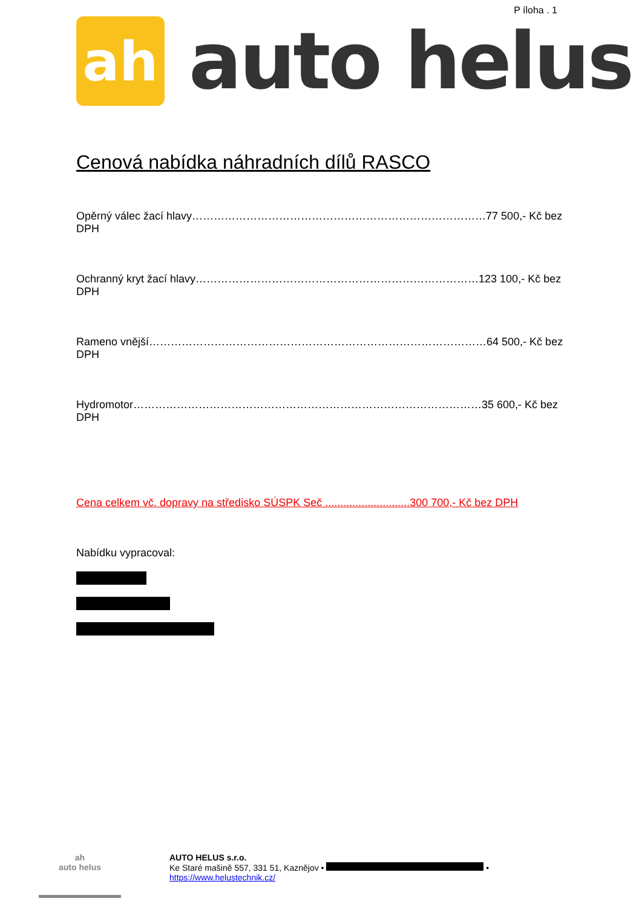P íloha . 1
ah
auto helus
Cenová nabídka náhradních dílů RASCO
Opěrný válec žací hlavy………………………………………………………………………77 500,- Kč bez DPH
Ochranný kryt žací hlavy……………………………………………………………………123 100,- Kč bez DPH
Rameno vnější…………………………………………………………………………………64 500,- Kč bez DPH
Hydromotor……………………………………………………………………………………35 600,- Kč bez DPH
Cena celkem vč. dopravy na středisko SÚSPK Seč ............................300 700,- Kč bez DPH
Nabídku vypracoval:
ah
auto helus
AUTO HELUS s.r.o.
Ke Staré mašině 557, 331 51, Kaznějov • •
https://www.helustechnik.cz/